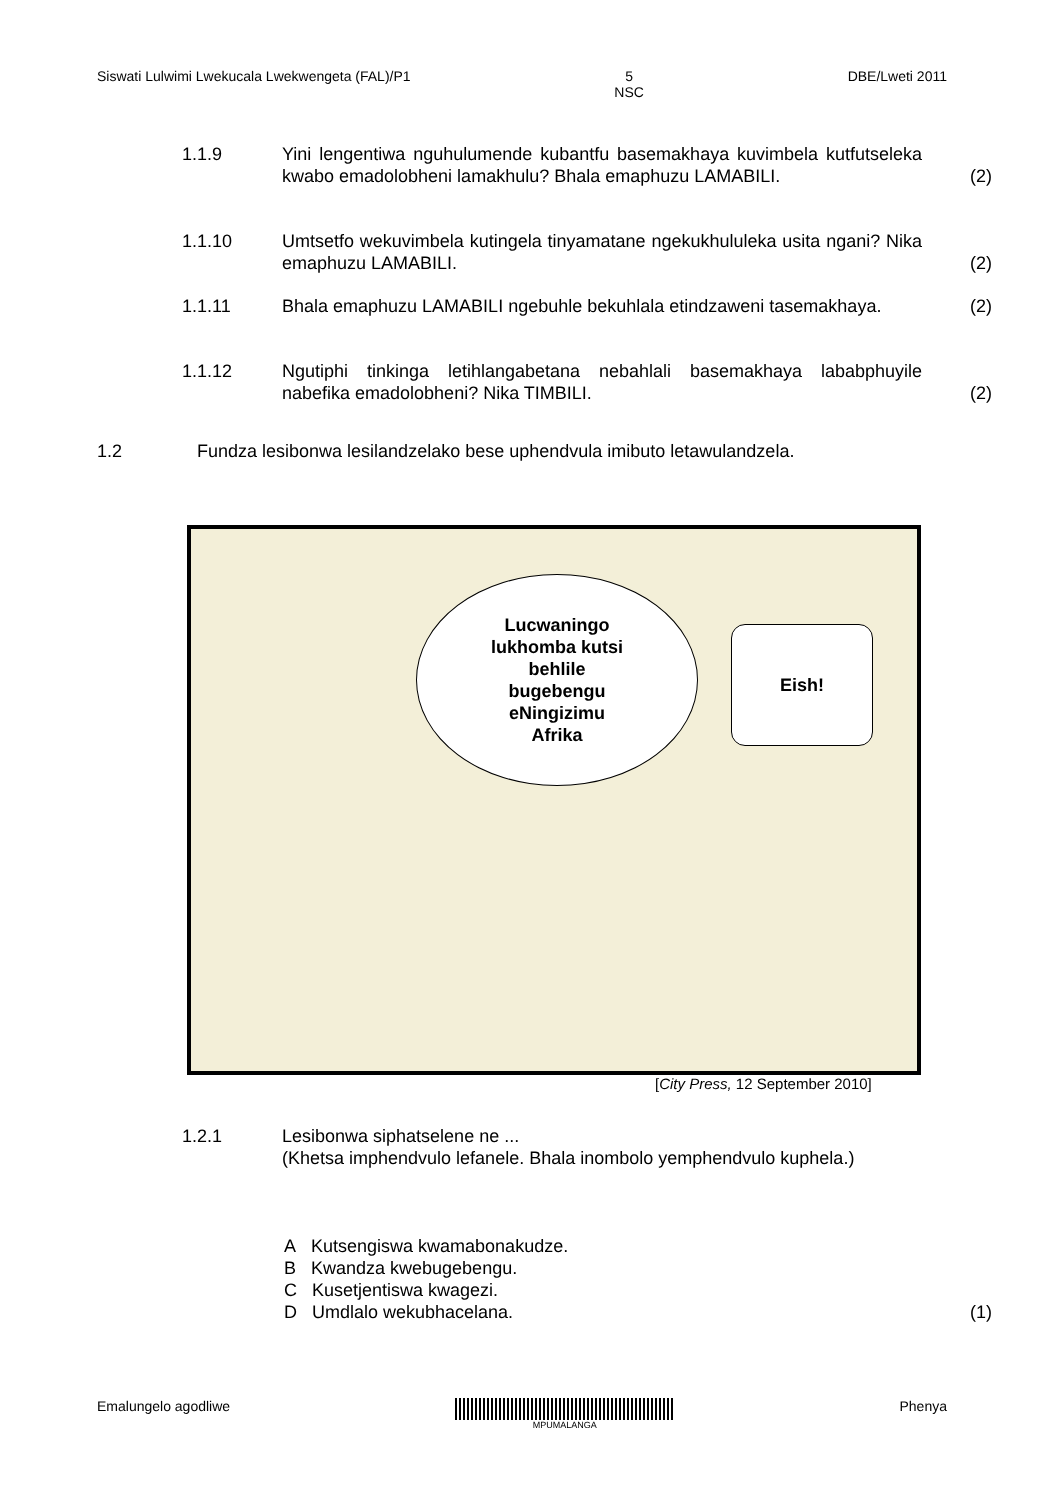Siswati Lulwimi Lwekucala Lwekwengeta (FAL)/P1 5
NSC DBE/Lweti 2011
1.1.9 Yini lengentiwa nguhulumende kubantfu basemakhaya kuvimbela kutfutseleka kwabo emadolobheni lamakhulu? Bhala emaphuzu LAMABILI. (2)
1.1.10 Umtsetfo wekuvimbela kutingela tinyamatane ngekukhululeka usita ngani? Nika emaphuzu LAMABILI. (2)
1.1.11 Bhala emaphuzu LAMABILI ngebuhle bekuhlala etindzaweni tasemakhaya. (2)
1.1.12 Ngutiphi tinkinga letihlangabetana nebahlali basemakhaya lababphuyile nabefika emadolobheni? Nika TIMBILI. (2)
1.2 Fundza lesibonwa lesilandzelako bese uphendvula imibuto letawulandzela.
Lucwaningo
lukhomba kutsi
behlile
bugebengu
eNingizimu
Afrika
Eish!
[City Press, 12 September 2010]
1.2.1 Lesibonwa siphatselene ne ...
(Khetsa imphendvulo lefanele. Bhala inombolo yemphendvulo kuphela.)
A Kutsengiswa kwamabonakudze.
B Kwandza kwebugebengu.
C Kusetjentiswa kwagezi.
D Umdlalo wekubhacelana. (1)
Emalungelo agodliwe MPUMALANGA Phenya